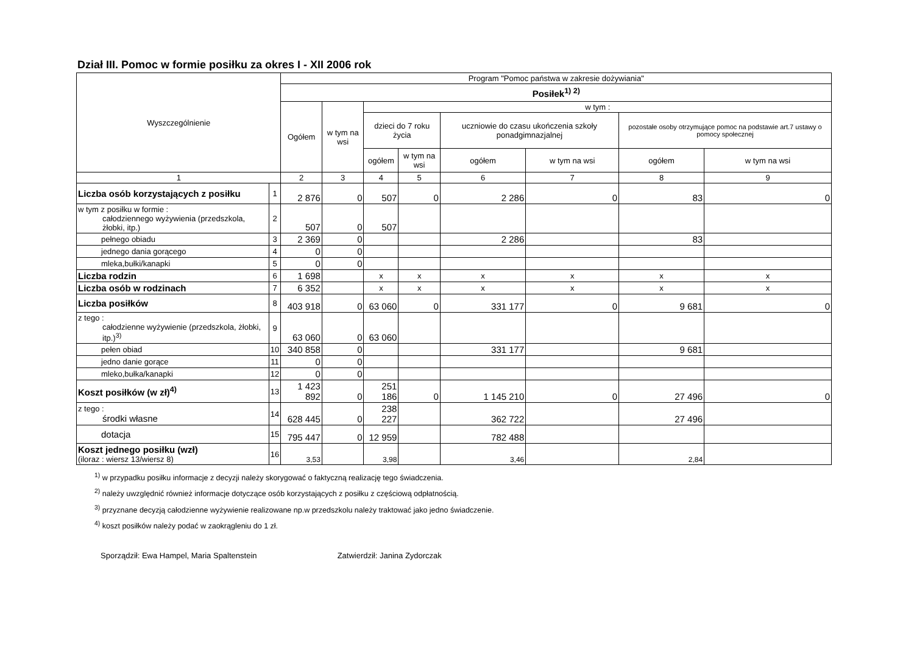Dział III. Pomoc w formie posiłku za okres I - XII 2006 rok
| Wyszczególnienie | | Program "Pomoc państwa w zakresie dożywiania" | | | | | | | |
| --- | --- | --- | --- | --- | --- | --- | --- | --- | --- |
| | | Posiłek<sup>1) 2)</sup> | | | | | | | |
| | | Ogółem | w tym na wsi | w tym : | | | | | |
| | | | | dzieci do 7 roku życia | | uczniowie do czasu ukończenia szkoły ponadgimnazjalnej | | pozostałe osoby otrzymujące pomoc na podstawie art.7 ustawy o pomocy społecznej | |
| | | | | ogółem | w tym na wsi | ogółem | w tym na wsi | ogółem | w tym na wsi |
| 1 | | 2 | 3 | 4 | 5 | 6 | 7 | 8 | 9 |
| Liczba osób korzystających z posiłku | 1 | 2 876 | 0 | 507 | 0 | 2 286 | 0 | 83 | 0 |
| w tym z posiłku w formie : całodziennego wyżywienia (przedszkola, żłobki, itp.) | 2 | 507 | 0 | 507 | | | | | |
| pełnego obiadu | 3 | 2 369 | 0 | | | 2 286 | | 83 | |
| jednego dania gorącego | 4 | 0 | 0 | | | | | | |
| mleka,bułki/kanapki | 5 | 0 | 0 | | | | | | |
| Liczba rodzin | 6 | 1 698 | | x | x | x | x | x | x |
| Liczba osób w rodzinach | 7 | 6 352 | | x | x | x | x | x | x |
| Liczba posiłków | 8 | 403 918 | 0 | 63 060 | 0 | 331 177 | 0 | 9 681 | 0 |
| z tego : całodzienne wyżywienie (przedszkola, żłobki, itp.)<sup>3)</sup> | 9 | 63 060 | 0 | 63 060 | | | | | |
| pełen obiad | 10 | 340 858 | 0 | | | 331 177 | | 9 681 | |
| jedno danie gorące | 11 | 0 | 0 | | | | | | |
| mleko,bułka/kanapki | 12 | 0 | 0 | | | | | | |
| Koszt posiłków (w zł)<sup>4)</sup> | 13 | 1 423 892 | 0 | 251 186 | 0 | 1 145 210 | 0 | 27 496 | 0 |
| z tego : środki własne | 14 | 628 445 | 0 | 238 227 | | 362 722 | | 27 496 | |
| dotacja | 15 | 795 447 | 0 | 12 959 | | 782 488 | | | |
| Koszt jednego posiłku (wzł) (iloraz : wiersz 13/wiersz 8) | 16 | 3,53 | | 3,98 | | 3,46 | | 2,84 | |
<sup>1)</sup> w przypadku posiłku informacje z decyzji należy skorygować o faktyczną realizację tego świadczenia.
<sup>2)</sup> należy uwzględnić również informacje dotyczące osób korzystających z posiłku z częściową odpłatnością.
<sup>3)</sup> przyznane decyzją całodzienne wyżywienie realizowane np.w przedszkolu należy traktować jako jedno świadczenie.
<sup>4)</sup> koszt posiłków należy podać w zaokrągleniu do 1 zł.
Sporządził: Ewa Hampel, Maria Spaltenstein Zatwierdził: Janina Zydorczak